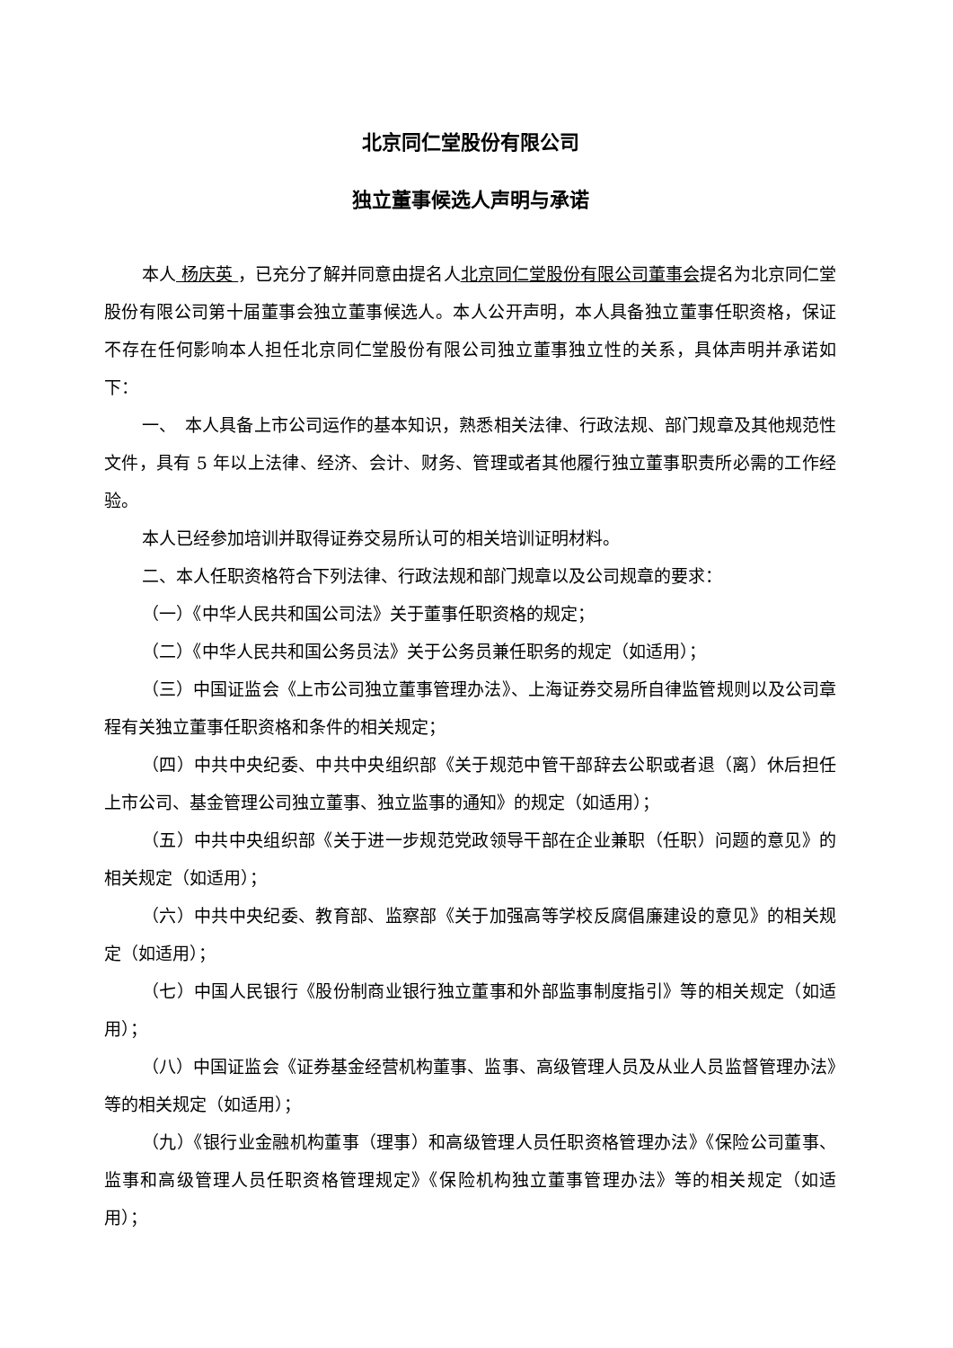北京同仁堂股份有限公司
独立董事候选人声明与承诺
本人 杨庆英 ，已充分了解并同意由提名人北京同仁堂股份有限公司董事会提名为北京同仁堂股份有限公司第十届董事会独立董事候选人。本人公开声明，本人具备独立董事任职资格，保证不存在任何影响本人担任北京同仁堂股份有限公司独立董事独立性的关系，具体声明并承诺如下：
一、　本人具备上市公司运作的基本知识，熟悉相关法律、行政法规、部门规章及其他规范性文件，具有 5 年以上法律、经济、会计、财务、管理或者其他履行独立董事职责所必需的工作经验。
本人已经参加培训并取得证券交易所认可的相关培训证明材料。
二、本人任职资格符合下列法律、行政法规和部门规章以及公司规章的要求：
（一）《中华人民共和国公司法》关于董事任职资格的规定；
（二）《中华人民共和国公务员法》关于公务员兼任职务的规定（如适用）；
（三）中国证监会《上市公司独立董事管理办法》、上海证券交易所自律监管规则以及公司章程有关独立董事任职资格和条件的相关规定；
（四）中共中央纪委、中共中央组织部《关于规范中管干部辞去公职或者退（离）休后担任上市公司、基金管理公司独立董事、独立监事的通知》的规定（如适用）；
（五）中共中央组织部《关于进一步规范党政领导干部在企业兼职（任职）问题的意见》的相关规定（如适用）；
（六）中共中央纪委、教育部、监察部《关于加强高等学校反腐倡廉建设的意见》的相关规定（如适用）；
（七）中国人民银行《股份制商业银行独立董事和外部监事制度指引》等的相关规定（如适用）；
（八）中国证监会《证券基金经营机构董事、监事、高级管理人员及从业人员监督管理办法》等的相关规定（如适用）；
（九）《银行业金融机构董事（理事）和高级管理人员任职资格管理办法》《保险公司董事、监事和高级管理人员任职资格管理规定》《保险机构独立董事管理办法》等的相关规定（如适用）；